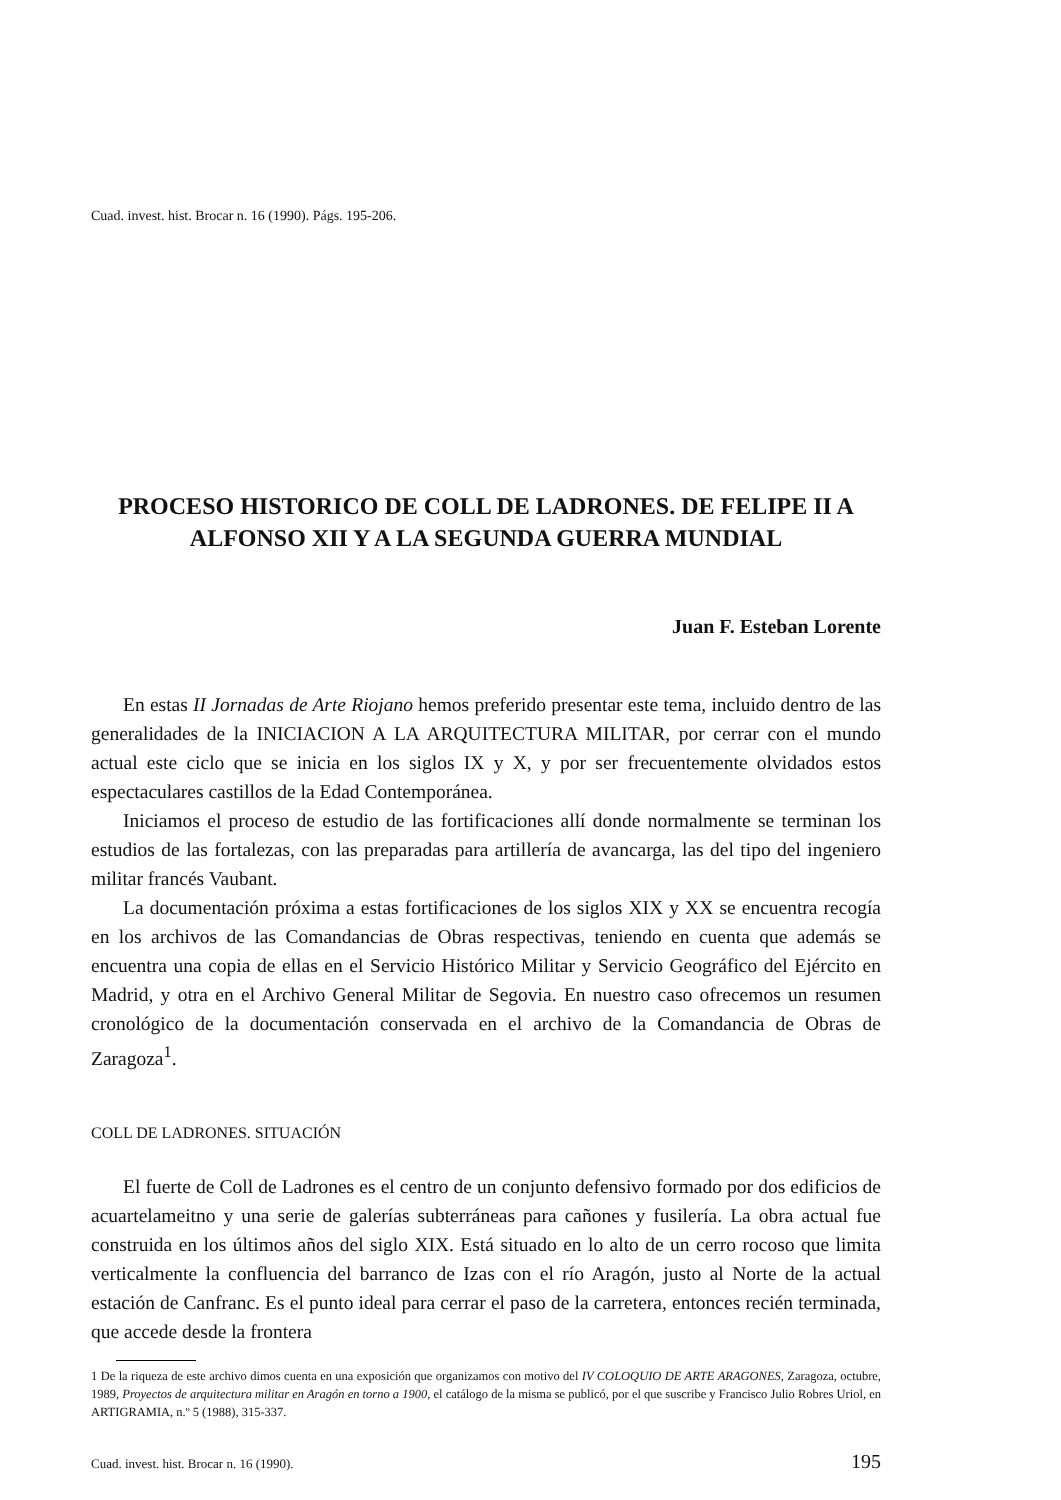Cuad. invest. hist. Brocar n. 16 (1990). Págs. 195-206.
PROCESO HISTORICO DE COLL DE LADRONES. DE FELIPE II A ALFONSO XII Y A LA SEGUNDA GUERRA MUNDIAL
Juan F. Esteban Lorente
En estas II Jornadas de Arte Riojano hemos preferido presentar este tema, incluido dentro de las generalidades de la INICIACION A LA ARQUITECTURA MILITAR, por cerrar con el mundo actual este ciclo que se inicia en los siglos IX y X, y por ser frecuentemente olvidados estos espectaculares castillos de la Edad Contemporánea.
Iniciamos el proceso de estudio de las fortificaciones allí donde normalmente se terminan los estudios de las fortalezas, con las preparadas para artillería de avancarga, las del tipo del ingeniero militar francés Vaubant.
La documentación próxima a estas fortificaciones de los siglos XIX y XX se encuentra recogía en los archivos de las Comandancias de Obras respectivas, teniendo en cuenta que además se encuentra una copia de ellas en el Servicio Histórico Militar y Servicio Geográfico del Ejército en Madrid, y otra en el Archivo General Militar de Segovia. En nuestro caso ofrecemos un resumen cronológico de la documentación conservada en el archivo de la Comandancia de Obras de Zaragoza<sup>1</sup>.
COLL DE LADRONES. SITUACIÓN
El fuerte de Coll de Ladrones es el centro de un conjunto defensivo formado por dos edificios de acuartelameitno y una serie de galerías subterráneas para cañones y fusilería. La obra actual fue construida en los últimos años del siglo XIX. Está situado en lo alto de un cerro rocoso que limita verticalmente la confluencia del barranco de Izas con el río Aragón, justo al Norte de la actual estación de Canfranc. Es el punto ideal para cerrar el paso de la carretera, entonces recién terminada, que accede desde la frontera
1 De la riqueza de este archivo dimos cuenta en una exposición que organizamos con motivo del IV COLOQUIO DE ARTE ARAGONES, Zaragoza, octubre, 1989, Proyectos de arquitectura militar en Aragón en torno a 1900, el catálogo de la misma se publicó, por el que suscribe y Francisco Julio Robres Uriol, en ARTIGRAMIA, n.º 5 (1988), 315-337.
Cuad. invest. hist. Brocar n. 16 (1990). 195